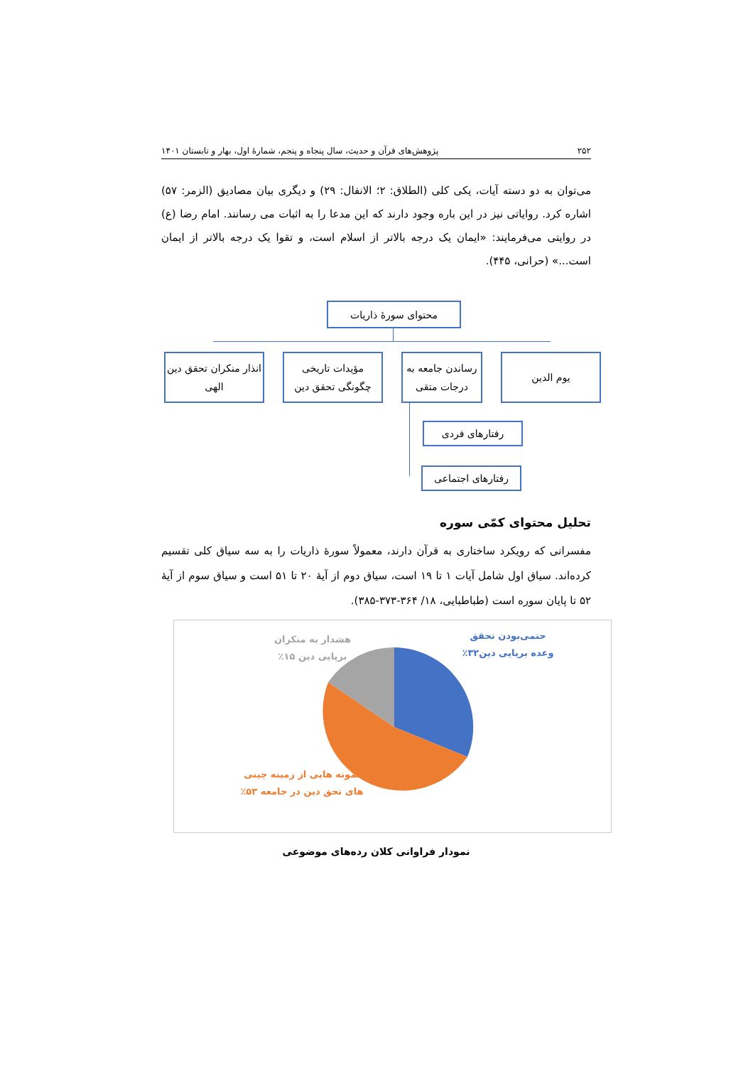۲۵۲ پژوهش‌های قرآن و حدیث، سال پنجاه و پنجم، شمارۀ اول، بهار و تابستان ۱۴۰۱
می‌توان به دو دسته آیات، یکی کلی (الطلاق: ۲؛ الانفال: ۲۹) و دیگری بیان مصادیق (الزمر: ۵۷) اشاره کرد. روایاتی نیز در این باره وجود دارند که این مدعا را به اثبات می رسانند. امام رضا (ع) در روایتی می‌فرمایند: «ایمان یک درجه بالاتر از اسلام است، و تقوا یک درجه بالاتر از ایمان است...» (حرانی، ۴۴۵).
محتوای سورۀ ذاریات
یوم الدین
رساندن جامعه به درجات متقی
مؤیدات تاریخی چگونگی تحقق دین
انذار منکران تحقق دین الهی
رفتارهای فردی
رفتارهای اجتماعی
تحلیل محتوای کمّی سوره
مفسرانی که رویکرد ساختاری به قرآن دارند، معمولاً سورۀ ذاریات را به سه سیاق کلی تقسیم کرده‌اند. سیاق اول شامل آیات ۱ تا ۱۹ است، سیاق دوم از آیۀ ۲۰ تا ۵۱ است و سیاق سوم از آیۀ ۵۲ تا پایان سوره است (طباطبایی، ۱۸/ ۳۶۴-۳۷۳-۳۸۵).
حتمی‌بودن تحقق وعده برپایی دین۳۲٪
هشدار به منکران برپایی دین ۱۵٪
نمونه هایی از زمینه چینی های تحق دین در جامعه ۵۳٪
نمودار فراوانی کلان رده‌های موضوعی